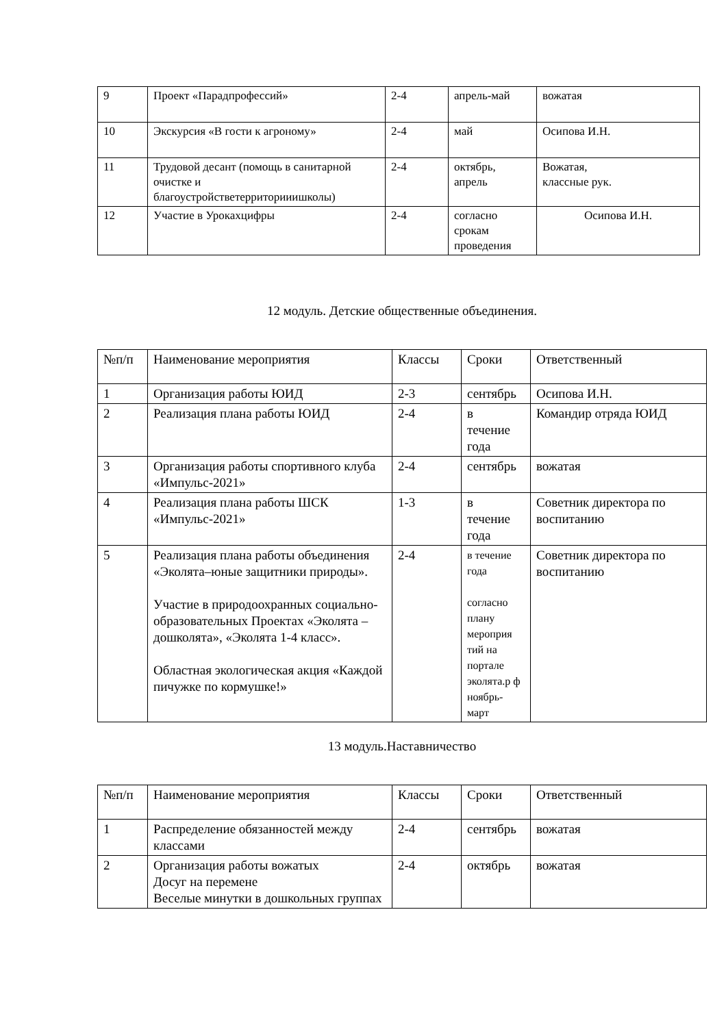| 9 | Проект «Парадпрофессий» | 2-4 | апрель-май | вожатая |
| 10 | Экскурсия «В гости к агроному» | 2-4 | май | Осипова И.Н. |
| 11 | Трудовой десант (помощь в санитарной очистке и благоустройстветерриторииишколы) | 2-4 | октябрь, апрель | Вожатая, классные рук. |
| 12 | Участие в Урокахцифры | 2-4 | согласно срокам проведения | Осипова И.Н. |
12 модуль. Детские общественные объединения.
| №п/п | Наименование мероприятия | Классы | Сроки | Ответственный |
| 1 | Организация работы ЮИД | 2-3 | сентябрь | Осипова И.Н. |
| 2 | Реализация плана работы ЮИД | 2-4 | в течение года | Командир отряда ЮИД |
| 3 | Организация работы спортивного клуба «Импульс-2021» | 2-4 | сентябрь | вожатая |
| 4 | Реализация плана работы ШСК «Импульс-2021» | 1-3 | в течение года | Советник директора по воспитанию |
| 5 | Реализация плана работы объединения «Эколята–юные защитники природы». Участие в природоохранных социально-образовательных Проектах «Эколята – дошколята», «Эколята 1-4 класс». Областная экологическая акция «Каждой пичужке по кормушке!» | 2-4 | в течение года согласно плану мероприя тий на портале эколята.р ф ноябрь-март | Советник директора по воспитанию |
13 модуль.Наставничество
| №п/п | Наименование мероприятия | Классы | Сроки | Ответственный |
| 1 | Распределение обязанностей между классами | 2-4 | сентябрь | вожатая |
| 2 | Организация работы вожатых Досуг на перемене Веселые минутки в дошкольных группах | 2-4 | октябрь | вожатая |